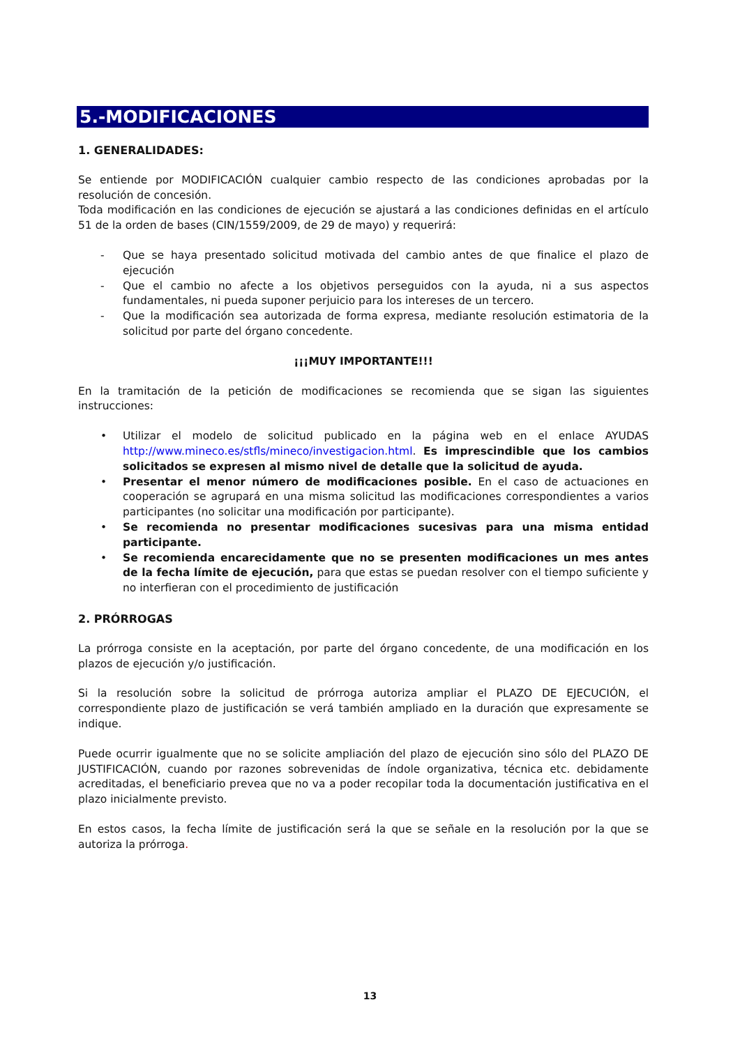5.-MODIFICACIONES
1. GENERALIDADES:
Se entiende por MODIFICACIÓN cualquier cambio respecto de las condiciones aprobadas por la resolución de concesión.
Toda modificación en las condiciones de ejecución se ajustará a las condiciones definidas en el artículo 51 de la orden de bases (CIN/1559/2009, de 29 de mayo) y requerirá:
- Que se haya presentado solicitud motivada del cambio antes de que finalice el plazo de ejecución
- Que el cambio no afecte a los objetivos perseguidos con la ayuda, ni a sus aspectos fundamentales, ni pueda suponer perjuicio para los intereses de un tercero.
- Que la modificación sea autorizada de forma expresa, mediante resolución estimatoria de la solicitud por parte del órgano concedente.
¡¡¡MUY IMPORTANTE!!!
En la tramitación de la petición de modificaciones se recomienda que se sigan las siguientes instrucciones:
• Utilizar el modelo de solicitud publicado en la página web en el enlace AYUDAS http://www.mineco.es/stfls/mineco/investigacion.html. Es imprescindible que los cambios solicitados se expresen al mismo nivel de detalle que la solicitud de ayuda.
• Presentar el menor número de modificaciones posible. En el caso de actuaciones en cooperación se agrupará en una misma solicitud las modificaciones correspondientes a varios participantes (no solicitar una modificación por participante).
• Se recomienda no presentar modificaciones sucesivas para una misma entidad participante.
• Se recomienda encarecidamente que no se presenten modificaciones un mes antes de la fecha límite de ejecución, para que estas se puedan resolver con el tiempo suficiente y no interfieran con el procedimiento de justificación
2. PRÓRROGAS
La prórroga consiste en la aceptación, por parte del órgano concedente, de una modificación en los plazos de ejecución y/o justificación.
Si la resolución sobre la solicitud de prórroga autoriza ampliar el PLAZO DE EJECUCIÓN, el correspondiente plazo de justificación se verá también ampliado en la duración que expresamente se indique.
Puede ocurrir igualmente que no se solicite ampliación del plazo de ejecución sino sólo del PLAZO DE JUSTIFICACIÓN, cuando por razones sobrevenidas de índole organizativa, técnica etc. debidamente acreditadas, el beneficiario prevea que no va a poder recopilar toda la documentación justificativa en el plazo inicialmente previsto.
En estos casos, la fecha límite de justificación será la que se señale en la resolución por la que se autoriza la prórroga.
13